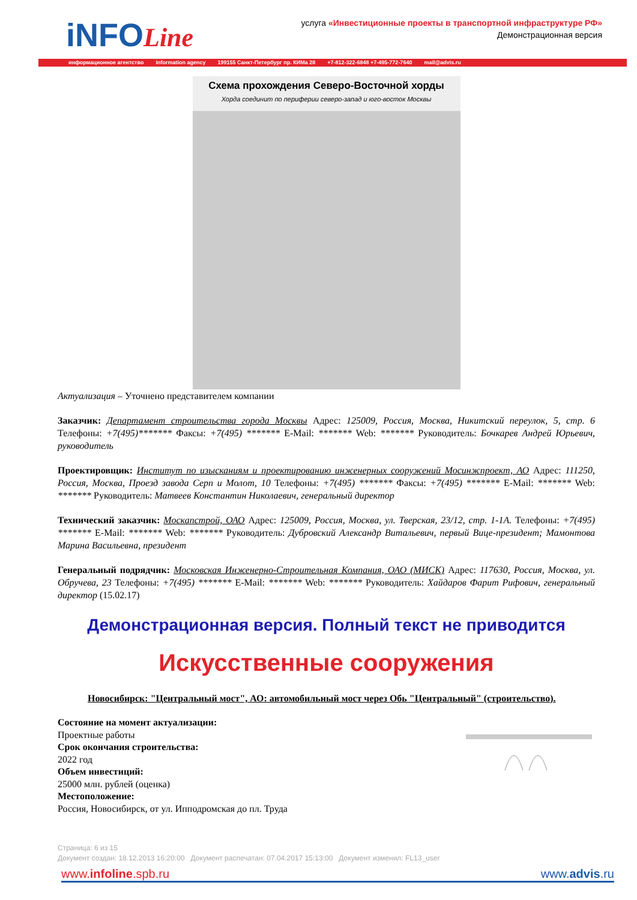iNFOLine
услуга «Инвестиционные проекты в транспортной инфраструктуре РФ»
Демонстрационная версия
информационное агентство information agency 199155 Санкт-Петербург пр. КИМа 28 +7-812-322-6848 +7-495-772-7640 mail@advis.ru
Схема прохождения Северо-Восточной хорды
Хорда соединит по периферии северо-запад и юго-восток Москвы
Актуализация – Уточнено представителем компании
Заказчик: Департамент строительства города Москвы Адрес: 125009, Россия, Москва, Никитский переулок, 5, стр. 6 Телефоны: +7(495)******* Факсы: +7(495) ******* E-Mail: ******* Web: ******* Руководитель: Бочкарев Андрей Юрьевич, руководитель
Проектировщик: Институт по изысканиям и проектированию инженерных сооружений Мосинжпроект, АО Адрес: 111250, Россия, Москва, Проезд завода Серп и Молот, 10 Телефоны: +7(495) ******* Факсы: +7(495) ******* E-Mail: ******* Web: ******* Руководитель: Матвеев Константин Николаевич, генеральный директор
Технический заказчик: Москапстрой, ОАО Адрес: 125009, Россия, Москва, ул. Тверская, 23/12, стр. 1-1А. Телефоны: +7(495) ******* E-Mail: ******* Web: ******* Руководитель: Дубровский Александр Витальевич, первый Вице-президент; Мамонтова Марина Васильевна, президент
Генеральный подрядчик: Московская Инженерно-Строительная Компания, ОАО (МИСК) Адрес: 117630, Россия, Москва, ул. Обручева, 23 Телефоны: +7(495) ******* E-Mail: ******* Web: ******* Руководитель: Хайдаров Фарит Рифович, генеральный директор (15.02.17)
Демонстрационная версия. Полный текст не приводится
Искусственные сооружения
Новосибирск: "Центральный мост", АО: автомобильный мост через Обь "Центральный" (строительство).
Состояние на момент актуализации:
Проектные работы
Срок окончания строительства:
2022 год
Объем инвестиций:
25000 млн. рублей (оценка)
Местоположение:
Россия, Новосибирск, от ул. Ипподромская до пл. Труда
Страница: 6 из 15
Документ создан: 18.12.2013 16:20:00 Документ распечатан: 07.04.2017 15:13:00 Документ изменил: FL13_user
www.infoline.spb.ru www.advis.ru